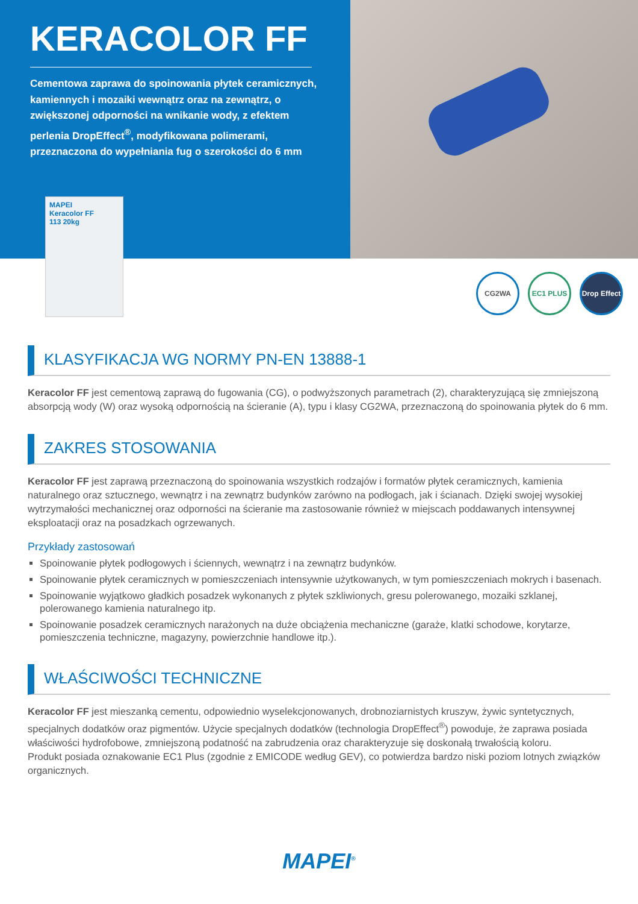KERACOLOR FF
Cementowa zaprawa do spoinowania płytek ceramicznych, kamiennych i mozaiki wewnątrz oraz na zewnątrz, o zwiększonej odporności na wnikanie wody, z efektem perlenia DropEffect<sup>®</sup>, modyfikowana polimerami, przeznaczona do wypełniania fug o szerokości do 6 mm
MAPEI
Keracolor FF
113 20kg
CG2WA EC1 PLUS Drop Effect
KLASYFIKACJA WG NORMY PN-EN 13888-1
Keracolor FF jest cementową zaprawą do fugowania (CG), o podwyższonych parametrach (2), charakteryzującą się zmniejszoną absorpcją wody (W) oraz wysoką odpornością na ścieranie (A), typu i klasy CG2WA, przeznaczoną do spoinowania płytek do 6 mm.
ZAKRES STOSOWANIA
Keracolor FF jest zaprawą przeznaczoną do spoinowania wszystkich rodzajów i formatów płytek ceramicznych, kamienia naturalnego oraz sztucznego, wewnątrz i na zewnątrz budynków zarówno na podłogach, jak i ścianach. Dzięki swojej wysokiej wytrzymałości mechanicznej oraz odporności na ścieranie ma zastosowanie również w miejscach poddawanych intensywnej eksploatacji oraz na posadzkach ogrzewanych.
Przykłady zastosowań
Spoinowanie płytek podłogowych i ściennych, wewnątrz i na zewnątrz budynków.
Spoinowanie płytek ceramicznych w pomieszczeniach intensywnie użytkowanych, w tym pomieszczeniach mokrych i basenach.
Spoinowanie wyjątkowo gładkich posadzek wykonanych z płytek szkliwionych, gresu polerowanego, mozaiki szklanej, polerowanego kamienia naturalnego itp.
Spoinowanie posadzek ceramicznych narażonych na duże obciążenia mechaniczne (garaże, klatki schodowe, korytarze, pomieszczenia techniczne, magazyny, powierzchnie handlowe itp.).
WŁAŚCIWOŚCI TECHNICZNE
Keracolor FF jest mieszanką cementu, odpowiednio wyselekcjonowanych, drobnoziarnistych kruszyw, żywic syntetycznych, specjalnych dodatków oraz pigmentów. Użycie specjalnych dodatków (technologia DropEffect<sup>®</sup>) powoduje, że zaprawa posiada właściwości hydrofobowe, zmniejszoną podatność na zabrudzenia oraz charakteryzuje się doskonałą trwałością koloru.
Produkt posiada oznakowanie EC1 Plus (zgodnie z EMICODE według GEV), co potwierdza bardzo niski poziom lotnych związków organicznych.
MAPEI<sup>®</sup>